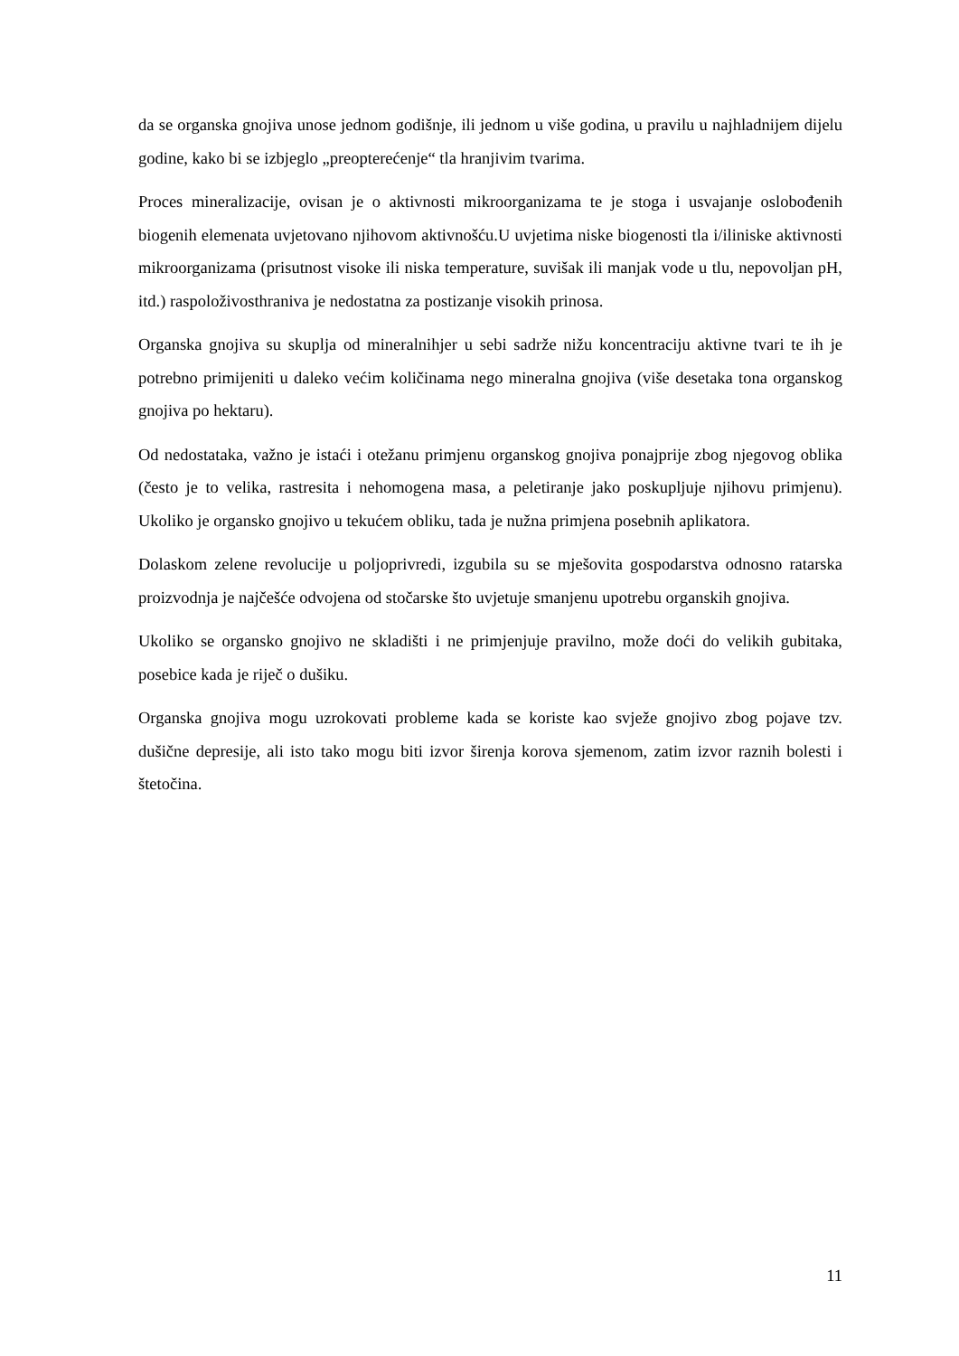da se organska gnojiva unose jednom godišnje, ili jednom u više godina, u pravilu u najhladnijem dijelu godine, kako bi se izbjeglo „preopterećenje“ tla hranjivim tvarima.
Proces mineralizacije, ovisan je o aktivnosti mikroorganizama te je stoga i usvajanje oslobođenih biogenih elemenata uvjetovano njihovom aktivnošću.U uvjetima niske biogenosti tla i/iliniske aktivnosti mikroorganizama (prisutnost visoke ili niska temperature, suvišak ili manjak vode u tlu, nepovoljan pH, itd.) raspoloživosthraniva je nedostatna za postizanje visokih prinosa.
Organska gnojiva su skuplja od mineralnihjer u sebi sadrže nižu koncentraciju aktivne tvari te ih je potrebno primijeniti u daleko većim količinama nego mineralna gnojiva (više desetaka tona organskog gnojiva po hektaru).
Od nedostataka, važno je istaći i otežanu primjenu organskog gnojiva ponajprije zbog njegovog oblika (često je to velika, rastresita i nehomogena masa, a peletiranje jako poskupljuje njihovu primjenu). Ukoliko je organsko gnojivo u tekućem obliku, tada je nužna primjena posebnih aplikatora.
Dolaskom zelene revolucije u poljoprivredi, izgubila su se mješovita gospodarstva odnosno ratarska proizvodnja je najčešće odvojena od stočarske što uvjetuje smanjenu upotrebu organskih gnojiva.
Ukoliko se organsko gnojivo ne skladišti i ne primjenjuje pravilno, može doći do velikih gubitaka, posebice kada je riječ o dušiku.
Organska gnojiva mogu uzrokovati probleme kada se koriste kao svježe gnojivo zbog pojave tzv. dušične depresije, ali isto tako mogu biti izvor širenja korova sjemenom, zatim izvor raznih bolesti i štetočina.
11